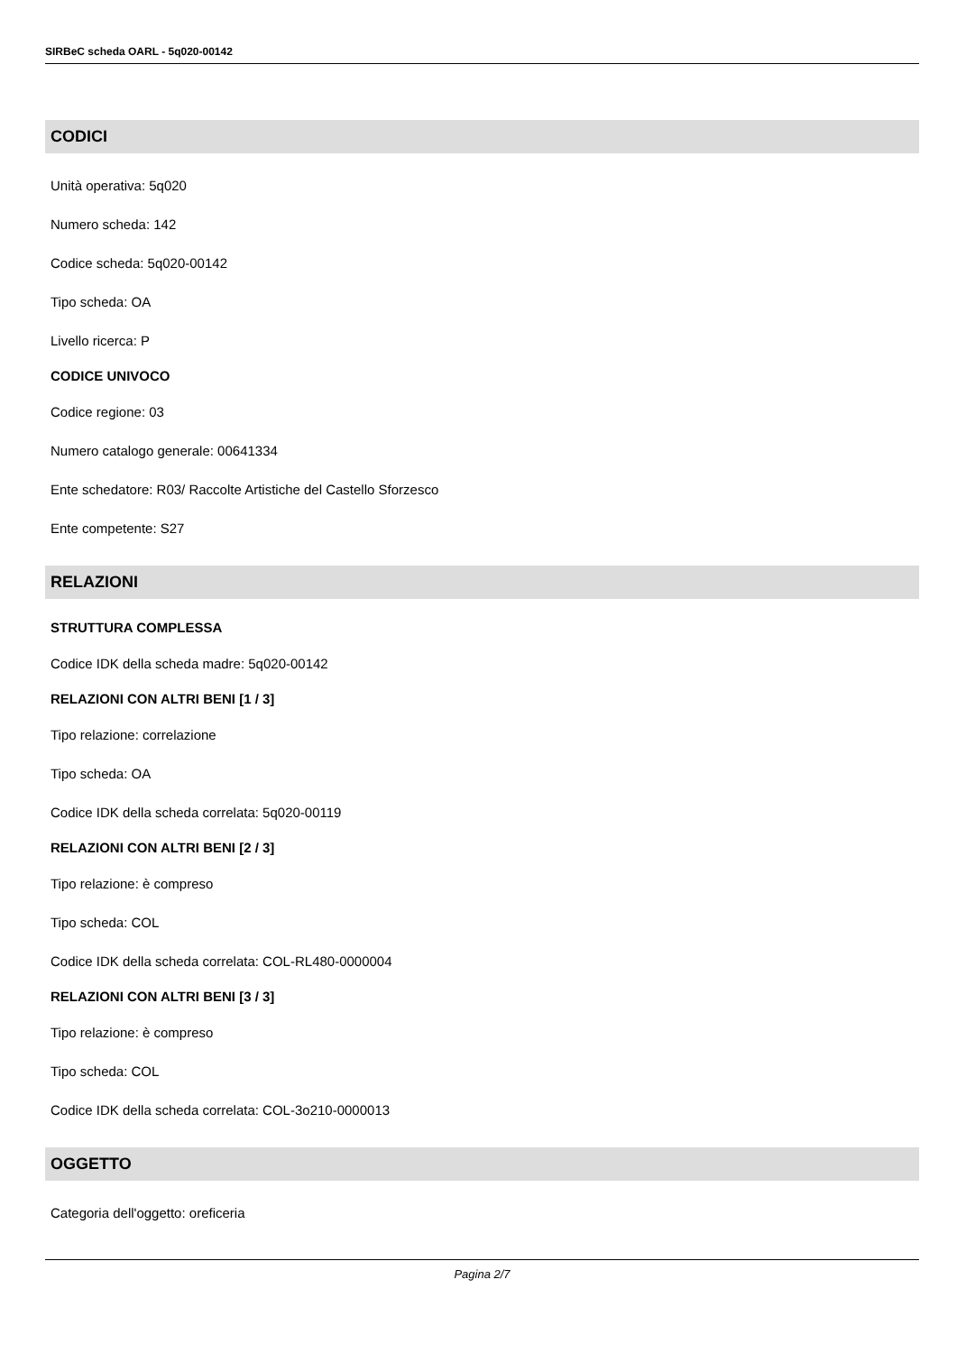SIRBeC scheda OARL - 5q020-00142
CODICI
Unità operativa: 5q020
Numero scheda: 142
Codice scheda: 5q020-00142
Tipo scheda: OA
Livello ricerca: P
CODICE UNIVOCO
Codice regione: 03
Numero catalogo generale: 00641334
Ente schedatore: R03/ Raccolte Artistiche del Castello Sforzesco
Ente competente: S27
RELAZIONI
STRUTTURA COMPLESSA
Codice IDK della scheda madre: 5q020-00142
RELAZIONI CON ALTRI BENI [1 / 3]
Tipo relazione: correlazione
Tipo scheda: OA
Codice IDK della scheda correlata: 5q020-00119
RELAZIONI CON ALTRI BENI [2 / 3]
Tipo relazione: è compreso
Tipo scheda: COL
Codice IDK della scheda correlata: COL-RL480-0000004
RELAZIONI CON ALTRI BENI [3 / 3]
Tipo relazione: è compreso
Tipo scheda: COL
Codice IDK della scheda correlata: COL-3o210-0000013
OGGETTO
Categoria dell'oggetto: oreficeria
Pagina 2/7